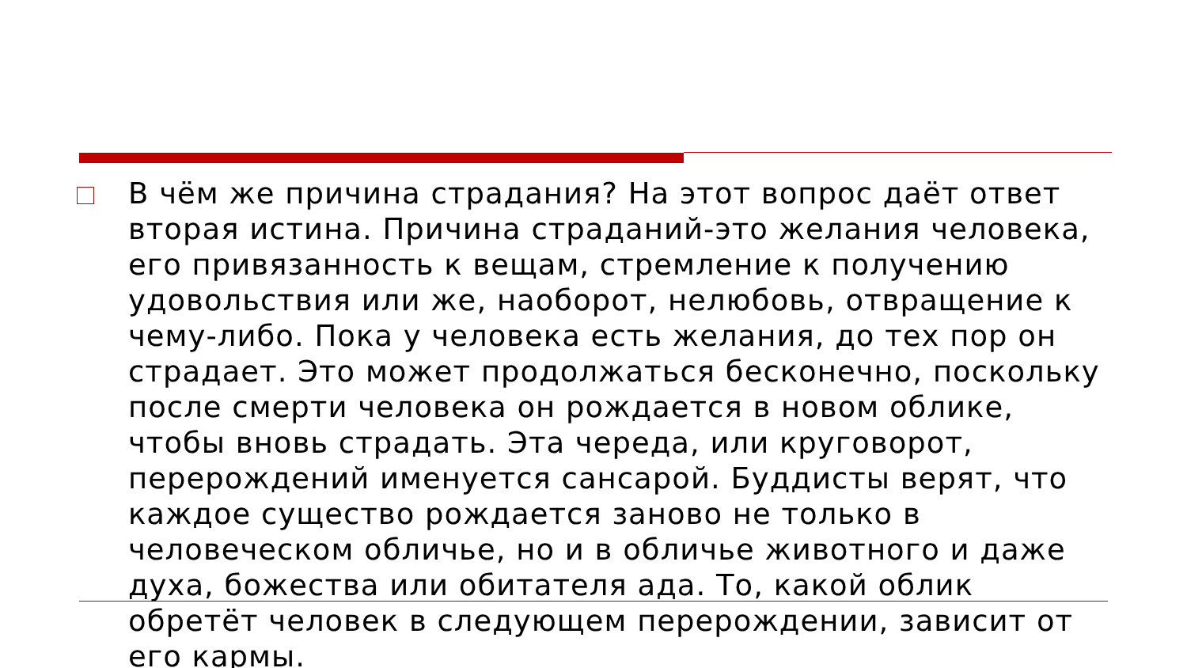В чём же причина страдания? На этот вопрос даёт ответ вторая истина. Причина страданий-это желания человека, его привязанность к вещам, стремление к получению удовольствия или же, наоборот, нелюбовь, отвращение к чему-либо. Пока у человека есть желания, до тех пор он страдает. Это может продолжаться бесконечно, поскольку после смерти человека он рождается в новом облике, чтобы вновь страдать. Эта череда, или круговорот, перерождений именуется сансарой. Буддисты верят, что каждое существо рождается заново не только в человеческом обличье, но и в обличье животного и даже духа, божества или обитателя ада. То, какой облик обретёт человек в следующем перерождении, зависит от его кармы.